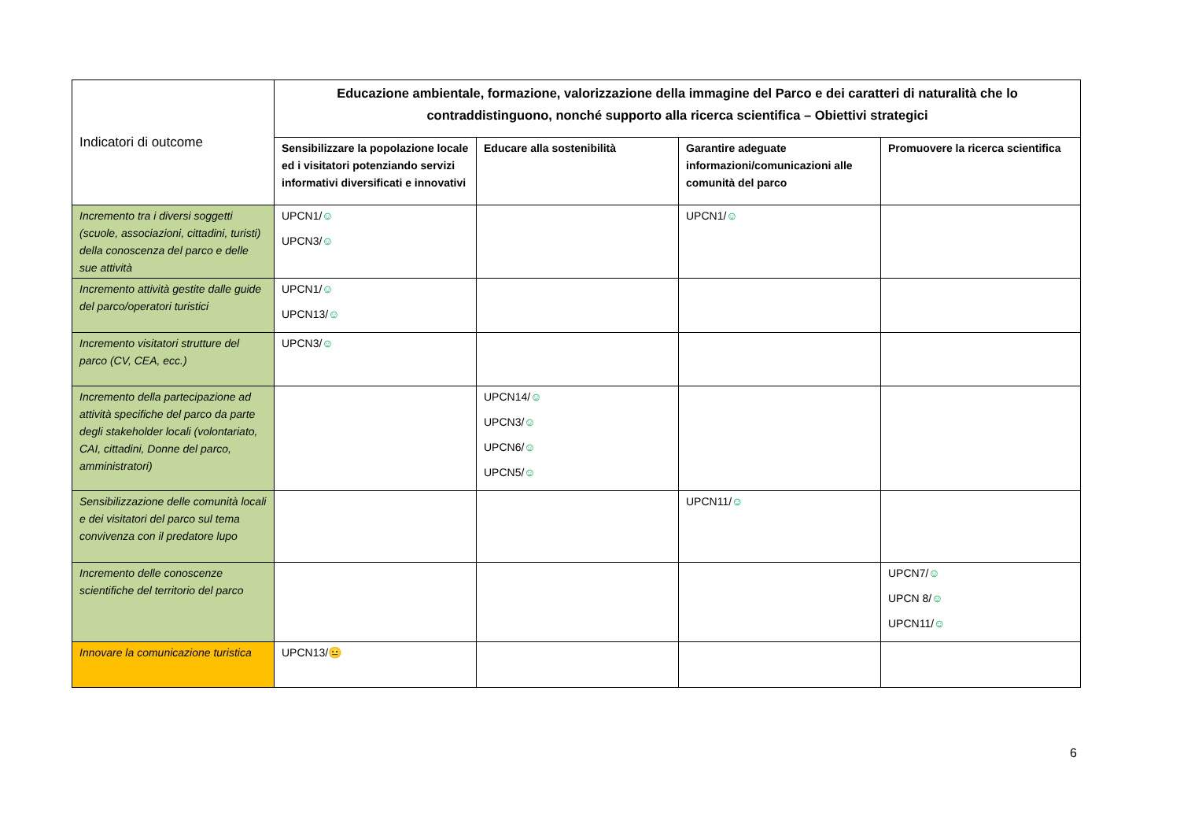| Indicatori di outcome | Educazione ambientale, formazione, valorizzazione della immagine del Parco e dei caratteri di naturalità che lo contraddistinguono, nonché supporto alla ricerca scientifica – Obiettivi strategici | | | |
| | Sensibilizzare la popolazione locale ed i visitatori potenziando servizi informativi diversificati e innovativi | Educare alla sostenibilità | Garantire adeguate informazioni/comunicazioni alle comunità del parco | Promuovere la ricerca scientifica |
| Incremento tra i diversi soggetti (scuole, associazioni, cittadini, turisti) della conoscenza del parco e delle sue attività | UPCN1/ ☺ UPCN3/ ☺ | | UPCN1/ ☺ | |
| Incremento attività gestite dalle guide del parco/operatori turistici | UPCN1/ ☺ UPCN13/ ☺ | | | |
| Incremento visitatori strutture del parco (CV, CEA, ecc.) | UPCN3/ ☺ | | | |
| Incremento della partecipazione ad attività specifiche del parco da parte degli stakeholder locali (volontariato, CAI, cittadini, Donne del parco, amministratori) | | UPCN14/ ☺ UPCN3/ ☺ UPCN6/ ☺ UPCN5/ ☺ | | |
| Sensibilizzazione delle comunità locali e dei visitatori del parco sul tema convivenza con il predatore lupo | | | UPCN11/ ☺ | |
| Incremento delle conoscenze scientifiche del territorio del parco | | | | UPCN7/ ☺ UPCN 8/ ☺ UPCN11/ ☺ |
| Innovare la comunicazione turistica | UPCN13/ 😐 | | | |
6